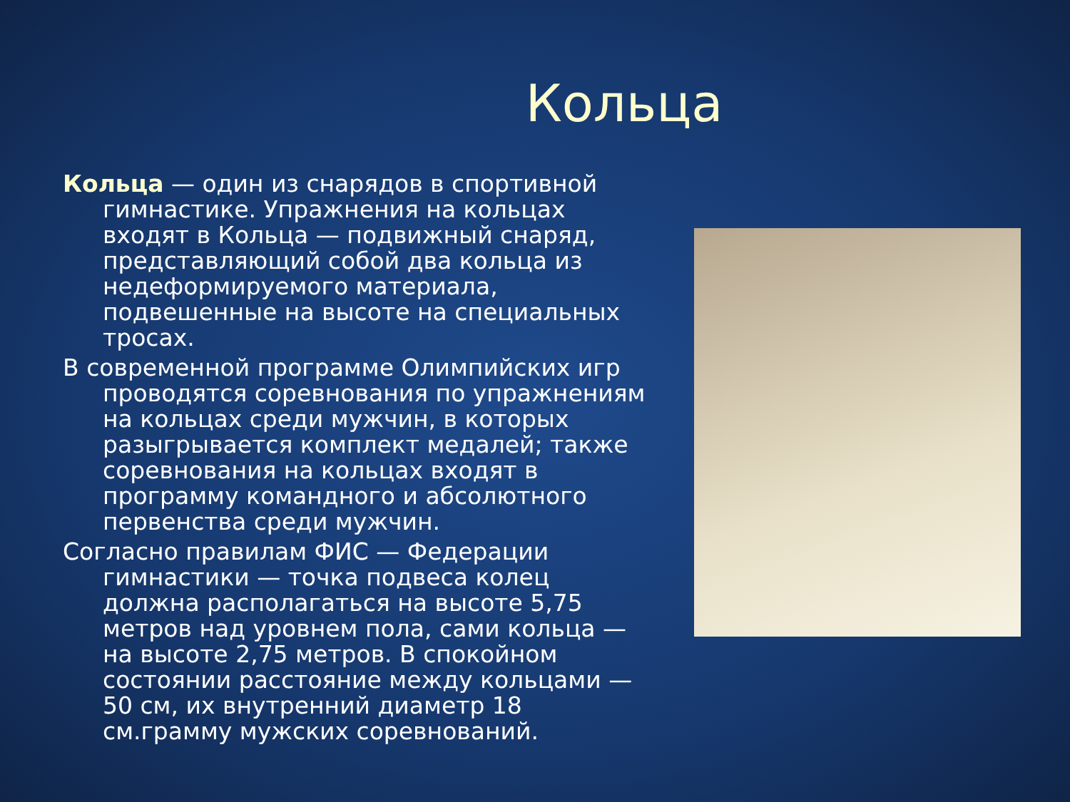Кольца
Кольца — один из снарядов в спортивной гимнастике. Упражнения на кольцах входят в Кольца — подвижный снаряд, представляющий собой два кольца из недеформируемого материала, подвешенные на высоте на специальных тросах.
В современной программе Олимпийских игр проводятся соревнования по упражнениям на кольцах среди мужчин, в которых разыгрывается комплект медалей; также соревнования на кольцах входят в программу командного и абсолютного первенства среди мужчин.
Согласно правилам ФИС — Федерации гимнастики — точка подвеса колец должна располагаться на высоте 5,75 метров над уровнем пола, сами кольца — на высоте 2,75 метров. В спокойном состоянии расстояние между кольцами — 50 см, их внутренний диаметр 18 см.грамму мужских соревнований.